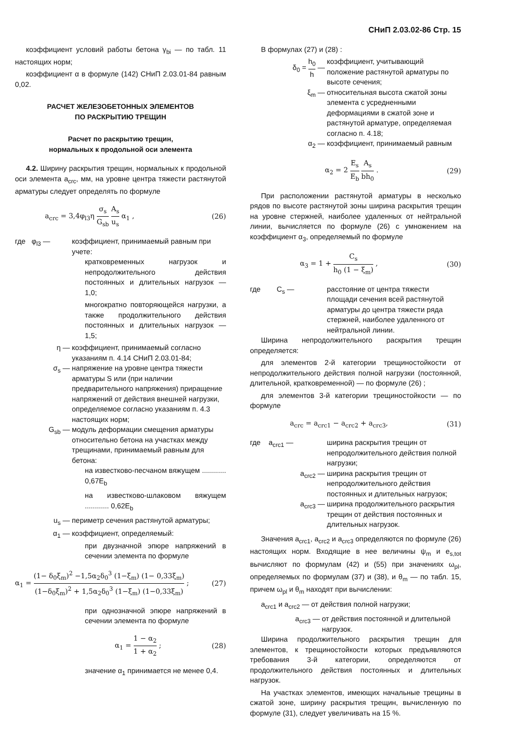СНиП 2.03.02-86 Стр. 15
коэффициент условий работы бетона γ<sub>bi</sub> — по табл. 11 настоящих норм;
коэффициент α в формуле (142) СНиП 2.03.01-84 равным 0,02.
РАСЧЕТ ЖЕЛЕЗОБЕТОННЫХ ЭЛЕМЕНТОВ
ПО РАСКРЫТИЮ ТРЕЩИН
Расчет по раскрытию трещин,
нормальных к продольной оси элемента
4.2. Ширину раскрытия трещин, нормальных к продольной оси элемента a<sub>crc</sub>, мм, на уровне центра тяжести растянутой арматуры следует определять по формуле
a<sub>crc</sub> = 3,4φ<sub>l3</sub>η σ<sub>s</sub> G<sub>sb</sub> A<sub>s</sub> u<sub>s</sub> α<sub>1</sub> , (26)
где φ<sub>l3</sub> — коэффициент, принимаемый равным при учете:
кратковременных нагрузок и непродолжительного действия постоянных и длительных нагрузок — 1,0;
многократно повторяющейся нагрузки, а также продолжительного действия постоянных и длительных нагрузок — 1,5;
η — коэффициент, принимаемый согласно указаниям п. 4.14 СНиП 2.03.01-84;
σ<sub>s</sub> — напряжение на уровне центра тяжести арматуры S или (при наличии предварительного напряжения) приращение напряжений от действия внешней нагрузки, определяемое согласно указаниям п. 4.3 настоящих норм;
G<sub>sb</sub> — модуль деформации смещения арматуры относительно бетона на участках между трещинами, принимаемый равным для бетона:
на известково-песчаном вяжущем ............ 0,67E<sub>b</sub>
на известково-шлаковом вяжущем ............ 0,62E<sub>b</sub>
u<sub>s</sub> — периметр сечения растянутой арматуры;
α<sub>1</sub> — коэффициент, определяемый:
при двузначной эпюре напряжений в сечении элемента по формуле
α<sub>1</sub> = (1− δ<sub>0</sub>ξ<sub>m</sub>)<sup>2</sup> −1,5α<sub>2</sub>δ<sub>0</sub><sup>3</sup> (1−ξ<sub>m</sub>) (1− 0,33ξ<sub>m</sub>) (1−δ<sub>0</sub>ξ<sub>m</sub>)<sup>2</sup> + 1,5α<sub>2</sub>δ<sub>0</sub><sup>3</sup> (1−ξ<sub>m</sub>) (1−0,33ξ<sub>m</sub>) ; (27)
при однозначной эпюре напряжений в сечении элемента по формуле
α<sub>1</sub> = 1 − α<sub>2</sub> 1 + α<sub>2</sub> ; (28)
значение α<sub>1</sub> принимается не менее 0,4.
В формулах (27) и (28) :
δ<sub>0</sub> = h<sub>0</sub> h — коэффициент, учитывающий положение растянутой арматуры по высоте сечения;
ξ<sub>m</sub> — относительная высота сжатой зоны элемента с усредненными деформациями в сжатой зоне и растянутой арматуре, определяемая согласно п. 4.18;
α<sub>2</sub> — коэффициент, принимаемый равным
α<sub>2</sub> = 2 E<sub>s</sub> E<sub>b</sub> A<sub>s</sub> bh<sub>0</sub> . (29)
При расположении растянутой арматуры в несколько рядов по высоте растянутой зоны ширина раскрытия трещин на уровне стержней, наиболее удаленных от нейтральной линии, вычисляется по формуле (26) с умножением на коэффициент α<sub>3</sub>, определяемый по формуле
α<sub>3</sub> = 1 + C<sub>s</sub> h<sub>0</sub> (1 − ξ<sub>m</sub>) , (30)
где C<sub>s</sub> — расстояние от центра тяжести площади сечения всей растянутой арматуры до центра тяжести ряда стержней, наиболее удаленного от нейтральной линии.
Ширина непродолжительного раскрытия трещин определяется:
для элементов 2-й категории трещиностойкости от непродолжительного действия полной нагрузки (постоянной, длительной, кратковременной) — по формуле (26) ;
для элементов 3-й категории трещиностойкости — по формуле
a<sub>crc</sub> = a<sub>crc1</sub> − a<sub>crc2</sub> + a<sub>crc3</sub>, (31)
где a<sub>crc1</sub> — ширина раскрытия трещин от непродолжительного действия полной нагрузки;
a<sub>crc2</sub> — ширина раскрытия трещин от непродолжительного действия постоянных и длительных нагрузок;
a<sub>crc3</sub> — ширина продолжительного раскрытия трещин от действия постоянных и длительных нагрузок.
Значения a<sub>crc1</sub>, a<sub>crc2</sub> и a<sub>crc3</sub> определяются по формуле (26) настоящих норм. Входящие в нее величины ψ<sub>m</sub> и e<sub>s,tot</sub> вычисляют по формулам (42) и (55) при значениях ω<sub>pl</sub>, определяемых по формулам (37) и (38), и θ<sub>m</sub> — по табл. 15, причем ω<sub>pl</sub> и θ<sub>m</sub> находят при вычислении:
a<sub>crc1</sub> и a<sub>crc2</sub> — от действия полной нагрузки;
a<sub>crc3</sub> — от действия постоянной и длительной нагрузок.
Ширина продолжительного раскрытия трещин для элементов, к трещиностойкости которых предъявляются требования 3-й категории, определяются от продолжительного действия постоянных и длительных нагрузок.
На участках элементов, имеющих начальные трещины в сжатой зоне, ширину раскрытия трещин, вычисленную по формуле (31), следует увеличивать на 15 %.